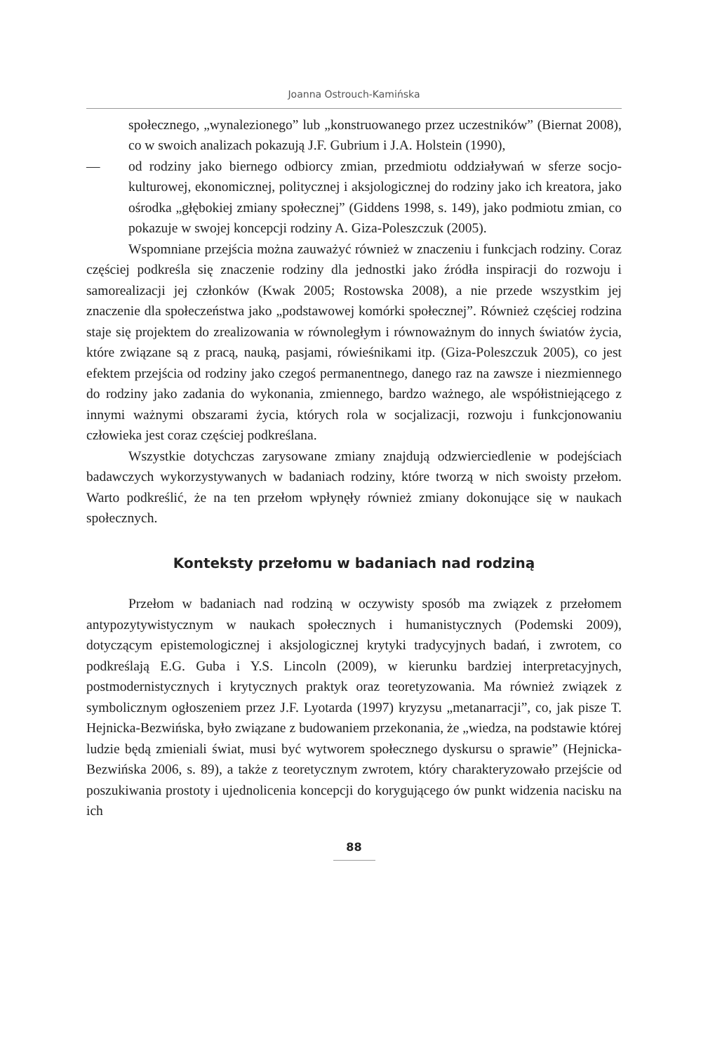Joanna Ostrouch-Kamińska
społecznego, „wynalezionego” lub „konstruowanego przez uczestników” (Biernat 2008), co w swoich analizach pokazują J.F. Gubrium i J.A. Holstein (1990),
— od rodziny jako biernego odbiorcy zmian, przedmiotu oddziaływań w sferze socjo-kulturowej, ekonomicznej, politycznej i aksjologicznej do rodziny jako ich kreatora, jako ośrodka „głębokiej zmiany społecznej” (Giddens 1998, s. 149), jako podmiotu zmian, co pokazuje w swojej koncepcji rodziny A. Giza-Poleszczuk (2005).
Wspomniane przejścia można zauważyć również w znaczeniu i funkcjach rodziny. Coraz częściej podkreśla się znaczenie rodziny dla jednostki jako źródła inspiracji do rozwoju i samorealizacji jej członków (Kwak 2005; Rostowska 2008), a nie przede wszystkim jej znaczenie dla społeczeństwa jako „podstawowej komórki społecznej”. Również częściej rodzina staje się projektem do zrealizowania w równoległym i równoważnym do innych światów życia, które związane są z pracą, nauką, pasjami, rówieśnikami itp. (Giza-Poleszczuk 2005), co jest efektem przejścia od rodziny jako czegoś permanentnego, danego raz na zawsze i niezmiennego do rodziny jako zadania do wykonania, zmiennego, bardzo ważnego, ale współistniejącego z innymi ważnymi obszarami życia, których rola w socjalizacji, rozwoju i funkcjonowaniu człowieka jest coraz częściej podkreślana.
Wszystkie dotychczas zarysowane zmiany znajdują odzwierciedlenie w podejściach badawczych wykorzystywanych w badaniach rodziny, które tworzą w nich swoisty przełom. Warto podkreślić, że na ten przełom wpłynęły również zmiany dokonujące się w naukach społecznych.
Konteksty przełomu w badaniach nad rodziną
Przełom w badaniach nad rodziną w oczywisty sposób ma związek z przełomem antypozytywistycznym w naukach społecznych i humanistycznych (Podemski 2009), dotyczącym epistemologicznej i aksjologicznej krytyki tradycyjnych badań, i zwrotem, co podkreślają E.G. Guba i Y.S. Lincoln (2009), w kierunku bardziej interpretacyjnych, postmodernistycznych i krytycznych praktyk oraz teoretyzowania. Ma również związek z symbolicznym ogłoszeniem przez J.F. Lyotarda (1997) kryzysu „metanarracji”, co, jak pisze T. Hejnicka-Bezwińska, było związane z budowaniem przekonania, że „wiedza, na podstawie której ludzie będą zmieniali świat, musi być wytworem społecznego dyskursu o sprawie” (Hejnicka-Bezwińska 2006, s. 89), a także z teoretycznym zwrotem, który charakteryzowało przejście od poszukiwania prostoty i ujednolicenia koncepcji do korygującego ów punkt widzenia nacisku na ich
88